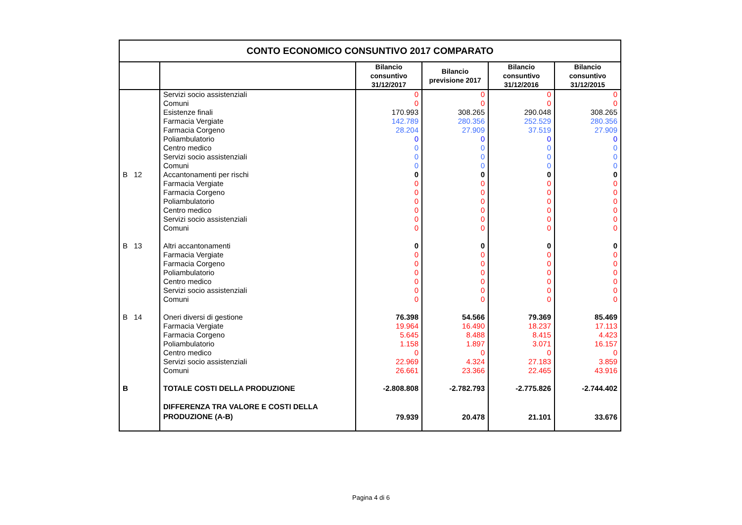| CONTO ECONOMICO CONSUNTIVO 2017 COMPARATO | | | | | |
| | | Bilancio consuntivo 31/12/2017 | Bilancio previsione 2017 | Bilancio consuntivo 31/12/2016 | Bilancio consuntivo 31/12/2015 |
| | Servizi socio assistenziali | 0 | 0 | 0 | 0 |
| | Comuni | 0 | 0 | 0 | 0 |
| | Esistenze finali | 170.993 | 308.265 | 290.048 | 308.265 |
| | Farmacia Vergiate | 142.789 | 280.356 | 252.529 | 280.356 |
| | Farmacia Corgeno | 28.204 | 27.909 | 37.519 | 27.909 |
| | Poliambulatorio | 0 | 0 | 0 | 0 |
| | Centro medico | 0 | 0 | 0 | 0 |
| | Servizi socio assistenziali | 0 | 0 | 0 | 0 |
| | Comuni | 0 | 0 | 0 | 0 |
| B 12 | Accantonamenti per rischi | 0 | 0 | 0 | 0 |
| | Farmacia Vergiate | 0 | 0 | 0 | 0 |
| | Farmacia Corgeno | 0 | 0 | 0 | 0 |
| | Poliambulatorio | 0 | 0 | 0 | 0 |
| | Centro medico | 0 | 0 | 0 | 0 |
| | Servizi socio assistenziali | 0 | 0 | 0 | 0 |
| | Comuni | 0 | 0 | 0 | 0 |
| B 13 | Altri accantonamenti | 0 | 0 | 0 | 0 |
| | Farmacia Vergiate | 0 | 0 | 0 | 0 |
| | Farmacia Corgeno | 0 | 0 | 0 | 0 |
| | Poliambulatorio | 0 | 0 | 0 | 0 |
| | Centro medico | 0 | 0 | 0 | 0 |
| | Servizi socio assistenziali | 0 | 0 | 0 | 0 |
| | Comuni | 0 | 0 | 0 | 0 |
| B 14 | Oneri diversi di gestione | 76.398 | 54.566 | 79.369 | 85.469 |
| | Farmacia Vergiate | 19.964 | 16.490 | 18.237 | 17.113 |
| | Farmacia Corgeno | 5.645 | 8.488 | 8.415 | 4.423 |
| | Poliambulatorio | 1.158 | 1.897 | 3.071 | 16.157 |
| | Centro medico | 0 | 0 | 0 | 0 |
| | Servizi socio assistenziali | 22.969 | 4.324 | 27.183 | 3.859 |
| | Comuni | 26.661 | 23.366 | 22.465 | 43.916 |
| B | TOTALE COSTI DELLA PRODUZIONE | -2.808.808 | -2.782.793 | -2.775.826 | -2.744.402 |
| | DIFFERENZA TRA VALORE E COSTI DELLA PRODUZIONE (A-B) | 79.939 | 20.478 | 21.101 | 33.676 |
Pagina 4 di 6